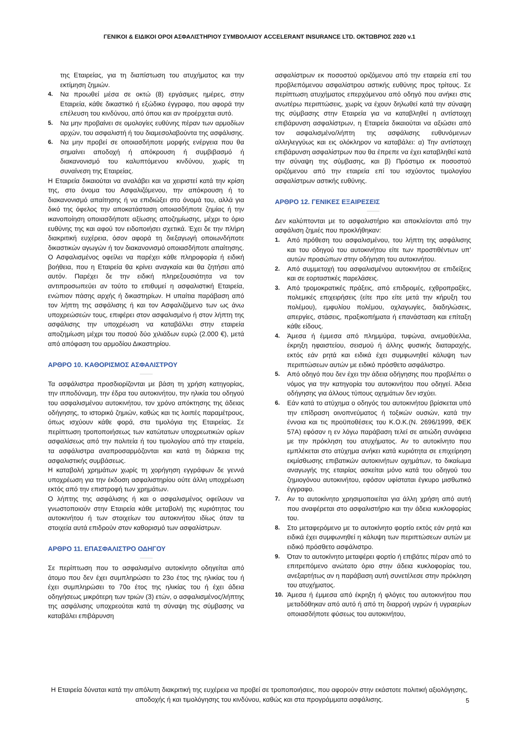ΓΕΝΙΚΟΙ & ΕΙΔΙΚΟΙ ΟΡΟΙ ΑΣΦΑΛΙΣΤΗΡΙΟΥ ΣΥΜΒΟΛΑΙΟΥ ACCELERANT INSURANCE LTD. ΟΚΤΩΒΡΙΟΣ 2020 v.1
της Εταιρείας, για τη διαπίστωση του ατυχήματος και την εκτίμηση ζημιών.
4. Να προωθεί μέσα σε οκτώ (8) εργάσιμες ημέρες, στην Εταιρεία, κάθε δικαστικό ή εξώδικο έγγραφο, που αφορά την επέλευση του κινδύνου, από όπου και αν προέρχεται αυτό.
5. Να μην προβαίνει σε ομολογίες ευθύνης πέραν των αρμοδίων αρχών, του ασφαλιστή ή του διαμεσολαβούντα της ασφάλισης.
6. Να μην προβεί σε οποιασδήποτε μορφής ενέργεια που θα σημαίνει αποδοχή ή απόκρουση ή συμβιβασμό ή διακανονισμό του καλυπτόμενου κινδύνου, χωρίς τη συναίνεση της Εταιρείας.
Η Εταιρεία δικαιούται να αναλάβει και να χειριστεί κατά την κρίση της, στο όνομα του Ασφαλιζόμενου, την απόκρουση ή το διακανονισμό απαίτησης ή να επιδιώξει στο όνομά του, αλλά για δικό της όφελος την αποκατάσταση οποιασδήποτε ζημίας ή την ικανοποίηση οποιασδήποτε αξίωσης αποζημίωσης, μέχρι το όριο ευθύνης της και αφού τον ειδοποιήσει σχετικά. Έχει δε την πλήρη διακριτική ευχέρεια, όσον αφορά τη διεξαγωγή οποιωνδήποτε δικαστικών αγωγών ή τον διακανονισμό οποιασδήποτε απαίτησης. Ο Ασφαλισμένος οφείλει να παρέχει κάθε πληροφορία ή ειδική βοήθεια, που η Εταιρεία θα κρίνει αναγκαία και θα ζητήσει από αυτόν. Παρέχει δε την ειδική πληρεξουσιότητα να τον αντιπροσωπεύει αν τούτο το επιθυμεί η ασφαλιστική Εταιρεία, ενώπιον πάσης αρχής ή δικαστηρίων. Η υπαίτια παράβαση από τον λήπτη της ασφάλισης ή και τον Ασφαλιζόμενο των ως άνω υποχρεώσεών τους, επιφέρει στον ασφαλισμένο ή στον λήπτη της ασφάλισης την υποχρέωση να καταβάλλει στην εταιρεία αποζημίωση μέχρι του ποσού δύο χιλιάδων ευρώ (2.000 €), μετά από απόφαση του αρμοδίου Δικαστηρίου.
ΑΡΘΡΟ 10. ΚΑΘΟΡΙΣΜΟΣ ΑΣΦΑΛΙΣΤΡΟΥ
Τα ασφάλιστρα προσδιορίζονται με βάση τη χρήση κατηγορίας, την ιπποδύναμη, την έδρα του αυτοκινήτου, την ηλικία του οδηγού του ασφαλισμένου αυτοκινήτου, τον χρόνο απόκτησης της άδειας οδήγησης, το ιστορικό ζημιών, καθώς και τις λοιπές παραμέτρους, όπως ισχύουν κάθε φορά, στα τιμολόγια της Εταιρείας. Σε περίπτωση τροποποιήσεως των κατώτατων υποχρεωτικών ορίων ασφαλίσεως από την πολιτεία ή του τιμολογίου από την εταιρεία, τα ασφάλιστρα αναπροσαρμόζονται και κατά τη διάρκεια της ασφαλιστικής συμβάσεως.
Η καταβολή χρημάτων χωρίς τη χορήγηση εγγράφων δε γεννά υποχρέωση για την έκδοση ασφαλιστηρίου ούτε άλλη υποχρέωση εκτός από την επιστροφή των χρημάτων.
Ο λήπτης της ασφάλισης ή και ο ασφαλισμένος οφείλουν να γνωστοποιούν στην Εταιρεία κάθε μεταβολή της κυριότητας του αυτοκινήτου ή των στοιχείων του αυτοκινήτου ιδίως όταν τα στοιχεία αυτά επιδρούν στον καθορισμό των ασφαλίστρων.
ΑΡΘΡΟ 11. ΕΠΑΣΦΑΛΙΣΤΡΟ ΟΔΗΓΟΥ
Σε περίπτωση που το ασφαλισμένο αυτοκίνητο οδηγείται από άτομο που δεν έχει συμπληρώσει το 23ο έτος της ηλικίας του ή έχει συμπληρώσει το 70ο έτος της ηλικίας του ή έχει άδεια οδηγήσεως μικρότερη των τριών (3) ετών, ο ασφαλισμένος/λήπτης της ασφάλισης υποχρεούται κατά τη σύναψη της σύμβασης να καταβάλει επιβάρυνση
ασφαλίστρων εκ ποσοστού οριζόμενου από την εταιρεία επί του προβλεπόμενου ασφαλίστρου αστικής ευθύνης προς τρίτους. Σε περίπτωση ατυχήματος επερχόμενου από οδηγό που ανήκει στις ανωτέρω περιπτώσεις, χωρίς να έχουν δηλωθεί κατά την σύναψη της σύμβασης στην Εταιρεία για να καταβληθεί η αντίστοιχη επιβάρυνση ασφαλίστρων, η Εταιρεία δικαιούται να αξιώσει από τον ασφαλισμένο/λήπτη της ασφάλισης ευθυνόμενων αλληλεγγύως και εις ολόκληρον να καταβάλει: α) Την αντίστοιχη επιβάρυνση ασφαλίστρων που θα έπρεπε να έχει καταβληθεί κατά την σύναψη της σύμβασης, και β) Πρόστιμο εκ ποσοστού οριζόμενου από την εταιρεία επί του ισχύοντος τιμολογίου ασφαλίστρων αστικής ευθύνης.
ΑΡΘΡΟ 12. ΓΕΝΙΚΕΣ ΕΞΑΙΡΕΣΕΙΣ
Δεν καλύπτονται με το ασφαλιστήριο και αποκλείονται από την ασφάλιση ζημιές που προκλήθηκαν:
1. Από πρόθεση του ασφαλισμένου, του λήπτη της ασφάλισης και του οδηγού του αυτοκινήτου είτε των προστιθέντων υπ’ αυτών προσώπων στην οδήγηση του αυτοκινήτου.
2. Από συμμετοχή του ασφαλισμένου αυτοκινήτου σε επιδείξεις και σε εορταστικές παρελάσεις.
3. Από τρομοκρατικές πράξεις, από επιδρομές, εχθροπραξίες, πολεμικές επιχειρήσεις (είτε προ είτε μετά την κήρυξη του πολέμου), εμφυλίου πολέμου, οχλαγωγίες, διαδηλώσεις, απεργίες, στάσεις, πραξικοπήματα ή επανάσταση και επίταξη κάθε είδους.
4. Άμεσα ή έμμεσα από πλημμύρα, τυφώνα, ανεμοθύελλα, έκρηξη ηφαιστείου, σεισμού ή άλλης φυσικής διαταραχής, εκτός εάν ρητά και ειδικά έχει συμφωνηθεί κάλυψη των περιπτώσεων αυτών με ειδικό πρόσθετο ασφάλιστρο.
5. Από οδηγό που δεν έχει την άδεια οδήγησης που προβλέπει ο νόμος για την κατηγορία του αυτοκινήτου που οδηγεί. Άδεια οδήγησης για άλλους τύπους οχημάτων δεν ισχύει.
6. Εάν κατά το ατύχημα ο οδηγός του αυτοκινήτου βρίσκεται υπό την επίδραση οινοπνεύματος ή τοξικών ουσιών, κατά την έννοια και τις προϋποθέσεις του Κ.Ο.Κ.(Ν. 2696/1999, ΦΕΚ 57Α) εφόσον η εν λόγω παράβαση τελεί σε αιτιώδη συνάφεια με την πρόκληση του ατυχήματος. Αν το αυτοκίνητο που εμπλέκεται στο ατύχημα ανήκει κατά κυριότητα σε επιχείρηση εκμίσθωσης επιβατικών αυτοκινήτων οχημάτων, το δικαίωμα αναγωγής της εταιρίας ασκείται μόνο κατά του οδηγού του ζημιογόνου αυτοκινήτου, εφόσον υφίσταται έγκυρο μισθωτικό έγγραφο.
7. Αν το αυτοκίνητο χρησιμοποιείται για άλλη χρήση από αυτή που αναφέρεται στο ασφαλιστήριο και την άδεια κυκλοφορίας του.
8. Στο μεταφερόμενο με το αυτοκίνητο φορτίο εκτός εάν ρητά και ειδικά έχει συμφωνηθεί η κάλυψη των περιπτώσεων αυτών με ειδικό πρόσθετο ασφάλιστρο.
9. Όταν το αυτοκίνητο μεταφέρει φορτίο ή επιβάτες πέραν από το επιτρεπόμενο ανώτατο όριο στην άδεια κυκλοφορίας του, ανεξαρτήτως αν η παράβαση αυτή συνετέλεσε στην πρόκληση του ατυχήματος.
10. Άμεσα ή έμμεσα από έκρηξη ή φλόγες του αυτοκινήτου που μεταδόθηκαν από αυτό ή από τη διαρροή υγρών ή υγραερίων οποιασδήποτε φύσεως του αυτοκινήτου,
Η Εταιρεία δύναται κατά την απόλυτη διακριτική της ευχέρεια να προβεί σε τροποποιήσεις, που αφορούν στην εκάστοτε πολιτική αξιολόγησης, αποδοχής ή και τιμολόγησης του κινδύνου, καθώς και στα προγράμματα ασφάλισης.
5